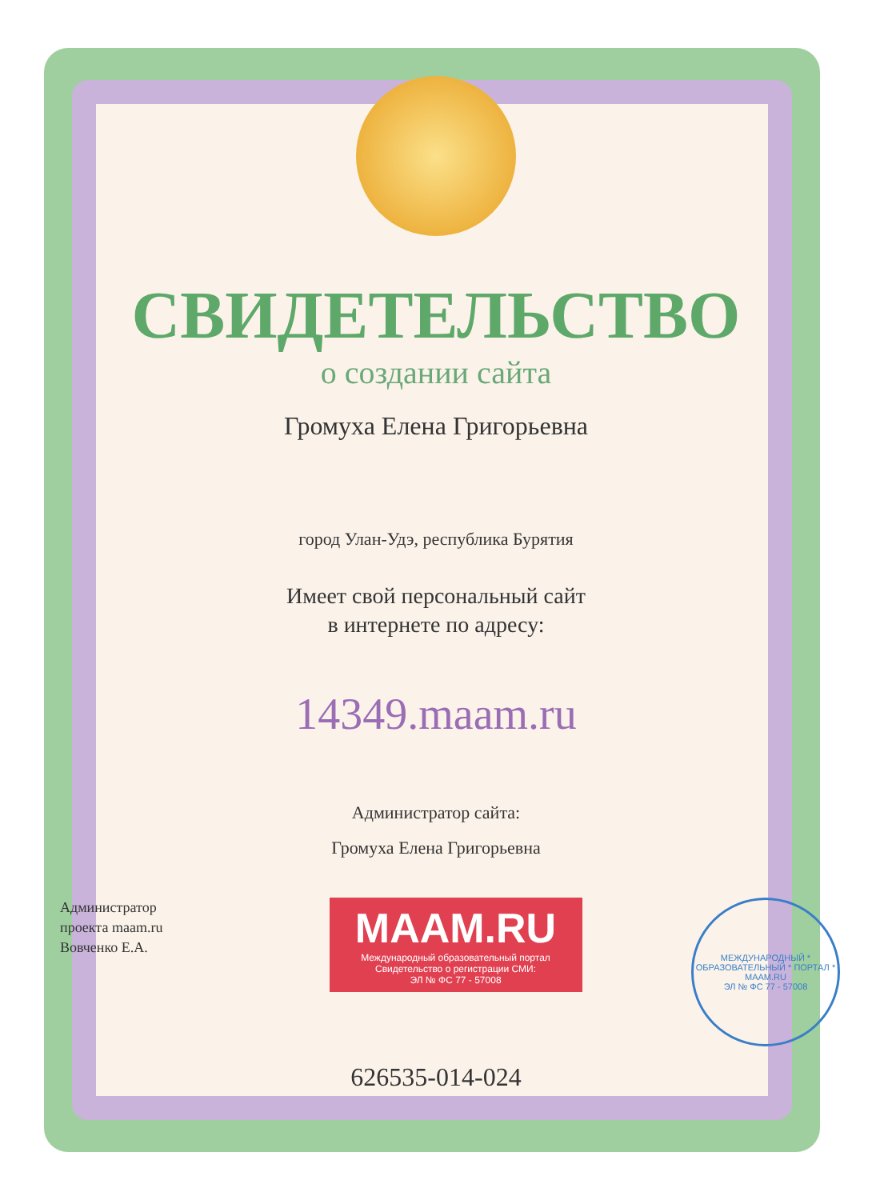СВИДЕТЕЛЬСТВО
о создании сайта
Громуха Елена Григорьевна
город Улан-Удэ, республика Бурятия
Имеет свой персональный сайт
в интернете по адресу:
14349.maam.ru
Администратор сайта:
Громуха Елена Григорьевна
Администратор
проекта maam.ru
Вовченко Е.А.
MAAM.RU
Международный образовательный портал
Свидетельство о регистрации СМИ:
ЭЛ № ФС 77 - 57008
МЕЖДУНАРОДНЫЙ * ОБРАЗОВАТЕЛЬНЫЙ * ПОРТАЛ *
MAAM.RU
ЭЛ № ФС 77 - 57008
626535-014-024